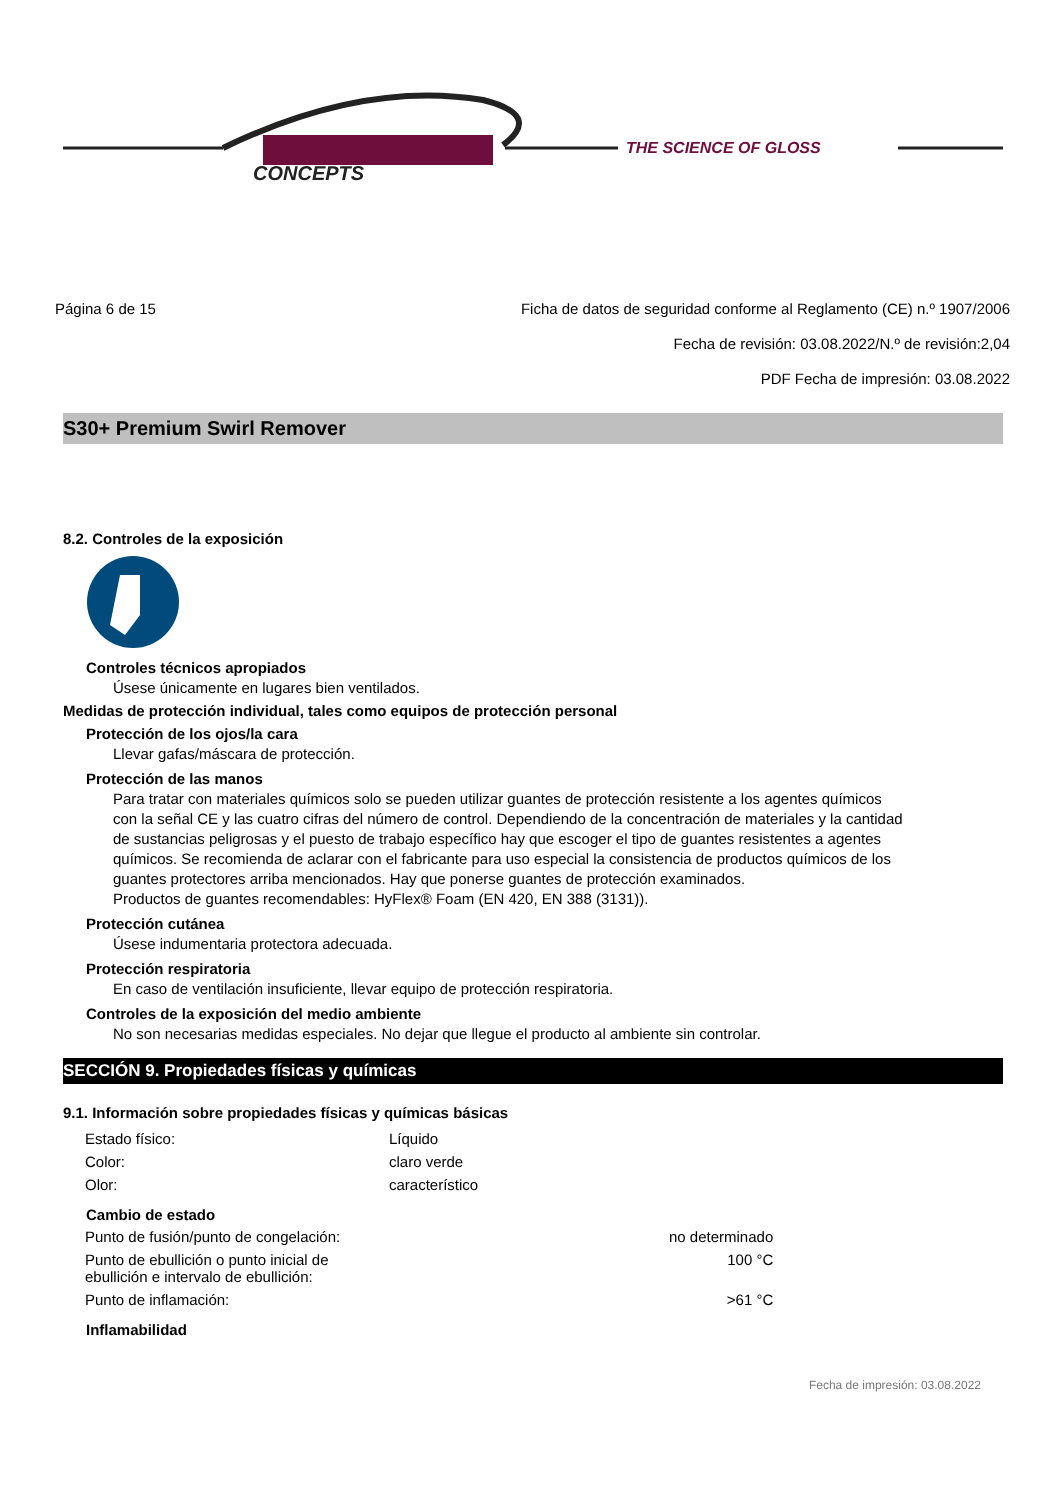CONCEPTS
THE SCIENCE OF GLOSS
Página 6 de 15 Ficha de datos de seguridad conforme al Reglamento (CE) n.º 1907/2006
Fecha de revisión: 03.08.2022/N.º de revisión:2,04
PDF Fecha de impresión: 03.08.2022
S30+ Premium Swirl Remover
8.2. Controles de la exposición
Controles técnicos apropiados
Úsese únicamente en lugares bien ventilados.
Medidas de protección individual, tales como equipos de protección personal
Protección de los ojos/la cara
Llevar gafas/máscara de protección.
Protección de las manos
Para tratar con materiales químicos solo se pueden utilizar guantes de protección resistente a los agentes químicos con la señal CE y las cuatro cifras del número de control. Dependiendo de la concentración de materiales y la cantidad de sustancias peligrosas y el puesto de trabajo específico hay que escoger el tipo de guantes resistentes a agentes químicos. Se recomienda de aclarar con el fabricante para uso especial la consistencia de productos químicos de los guantes protectores arriba mencionados. Hay que ponerse guantes de protección examinados.
Productos de guantes recomendables: HyFlex® Foam (EN 420, EN 388 (3131)).
Protección cutánea
Úsese indumentaria protectora adecuada.
Protección respiratoria
En caso de ventilación insuficiente, llevar equipo de protección respiratoria.
Controles de la exposición del medio ambiente
No son necesarias medidas especiales. No dejar que llegue el producto al ambiente sin controlar.
SECCIÓN 9. Propiedades físicas y químicas
9.1. Información sobre propiedades físicas y químicas básicas
| Estado físico: | Líquido |
| Color: | claro verde |
| Olor: | característico |
Cambio de estado
| Punto de fusión/punto de congelación: | no determinado |
| Punto de ebullición o punto inicial de ebullición e intervalo de ebullición: | 100 °C |
| Punto de inflamación: | >61 °C |
Inflamabilidad
Fecha de impresión: 03.08.2022